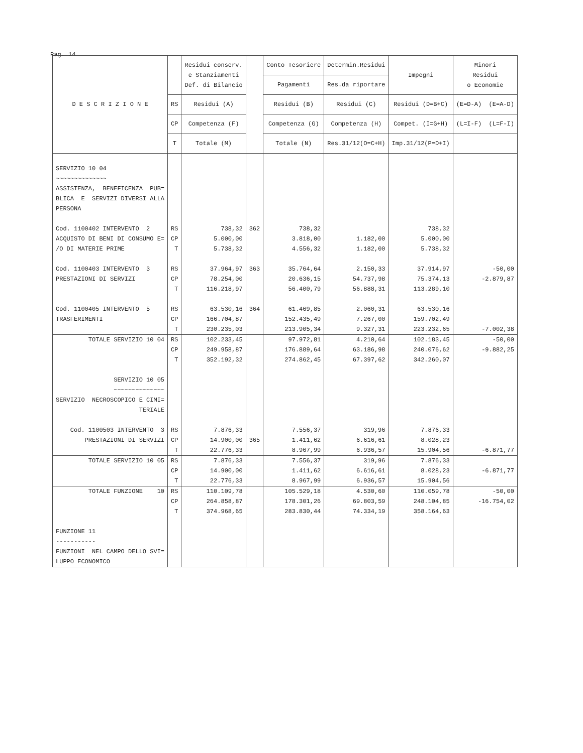Pag. 14
| D E S C R I Z I O N E | | Residui conserv. e Stanziamenti Def. di Bilancio | | Conto Tesoriere | Determin.Residui | Impegni | Minori Residui o Economie |
| --- | --- | --- | --- | --- | --- | --- | --- |
| | | | | Pagamenti | Res.da riportare | | |
| | RS | Residui (A) | | Residui (B) | Residui (C) | Residui (D=B+C) | (E=D-A) (E=A-D) |
| | CP | Competenza (F) | | Competenza (G) | Competenza (H) | Compet. (I=G+H) | (L=I-F) (L=F-I) |
| | T | Totale (M) | | Totale (N) | Res.31/12(O=C+H) | Imp.31/12(P=D+I) | |
| SERVIZIO 10 04 ~~~~~~~~~~~~~~ ASSISTENZA, BENEFICENZA PUB= BLICA E SERVIZI DIVERSI ALLA PERSONA Cod. 1100402 INTERVENTO 2 ACQUISTO DI BENI DI CONSUMO E= /O DI MATERIE PRIME Cod. 1100403 INTERVENTO 3 PRESTAZIONI DI SERVIZI Cod. 1100405 INTERVENTO 5 TRASFERIMENTI | RS CP T RS CP T RS CP T | 738,32 5.000,00 5.738,32 37.964,97 78.254,00 116.218,97 63.530,16 166.704,87 230.235,03 | 362 363 364 | 738,32 3.818,00 4.556,32 35.764,64 20.636,15 56.400,79 61.469,85 152.435,49 213.905,34 | 1.182,00 1.182,00 2.150,33 54.737,98 56.888,31 2.060,31 7.267,00 9.327,31 | 738,32 5.000,00 5.738,32 37.914,97 75.374,13 113.289,10 63.530,16 159.702,49 223.232,65 | -50,00 -2.879,87 -7.002,38 |
| TOTALE SERVIZIO 10 04 SERVIZIO 10 05 ~~~~~~~~~~~~~~ SERVIZIO NECROSCOPICO E CIMI= TERIALE Cod. 1100503 INTERVENTO 3 PRESTAZIONI DI SERVIZI | RS CP T RS CP T | 102.233,45 249.958,87 352.192,32 7.876,33 14.900,00 22.776,33 | 365 | 97.972,81 176.889,64 274.862,45 7.556,37 1.411,62 8.967,99 | 4.210,64 63.186,98 67.397,62 319,96 6.616,61 6.936,57 | 102.183,45 240.076,62 342.260,07 7.876,33 8.028,23 15.904,56 | -50,00 -9.882,25 -6.871,77 |
| TOTALE SERVIZIO 10 05 | RS CP T | 7.876,33 14.900,00 22.776,33 | | 7.556,37 1.411,62 8.967,99 | 319,96 6.616,61 6.936,57 | 7.876,33 8.028,23 15.904,56 | -6.871,77 |
| TOTALE FUNZIONE 10 FUNZIONE 11 ----------- FUNZIONI NEL CAMPO DELLO SVI= LUPPO ECONOMICO | RS CP T | 110.109,78 264.858,87 374.968,65 | | 105.529,18 178.301,26 283.830,44 | 4.530,60 69.803,59 74.334,19 | 110.059,78 248.104,85 358.164,63 | -50,00 -16.754,02 |